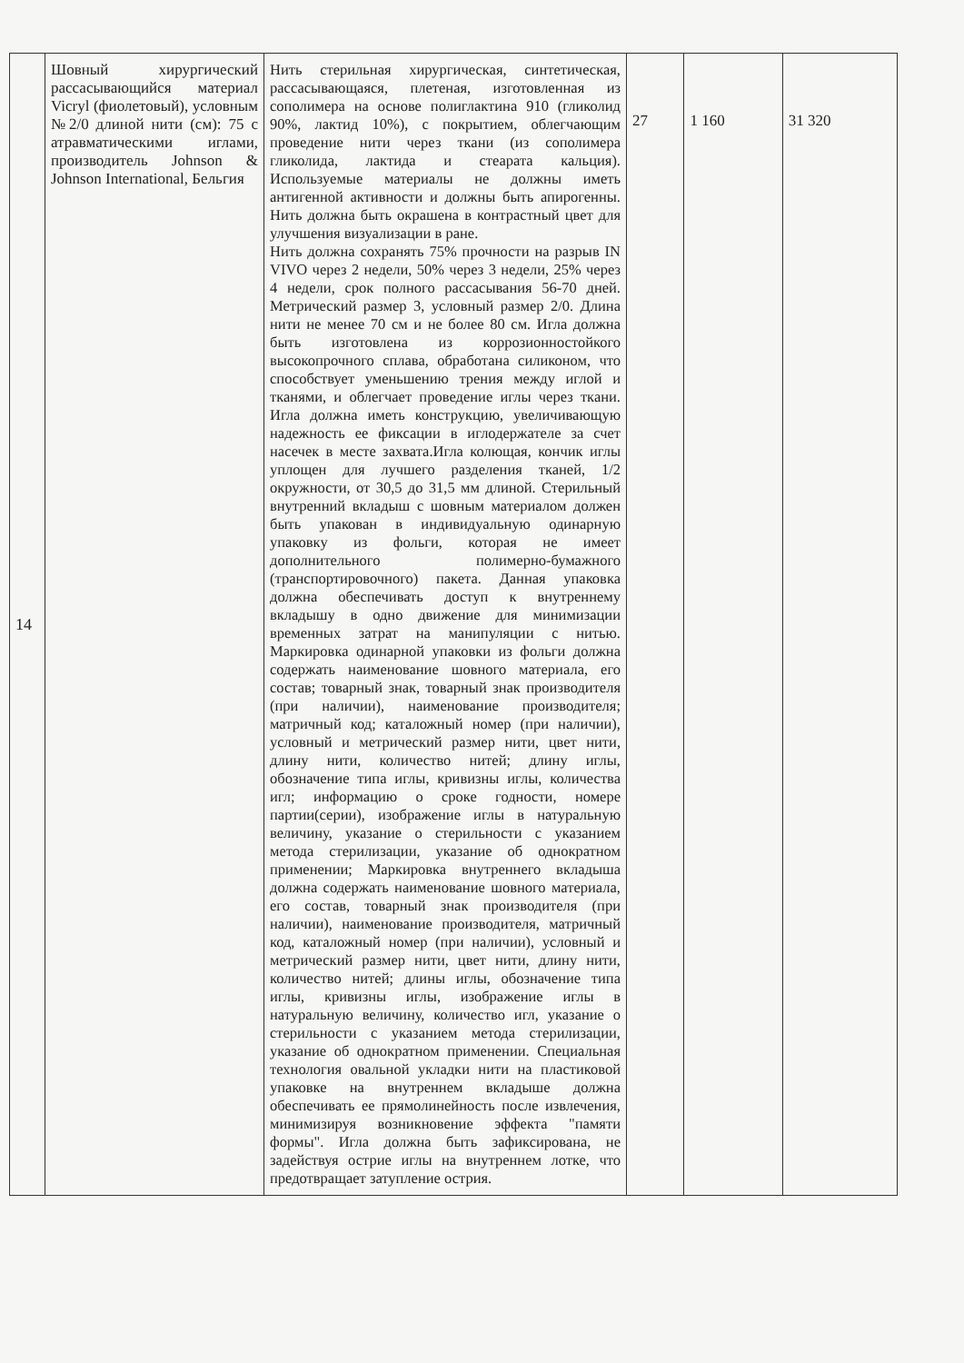| 14 | Шовный хирургический рассасывающийся материал Vicryl (фиолетовый), условным №2/0 длиной нити (см): 75 с атравматическими иглами, производитель Johnson & Johnson International, Бельгия | Нить стерильная хирургическая, синтетическая, рассасывающаяся, плетеная, изготовленная из сополимера на основе полиглактина 910 (гликолид 90%, лактид 10%), с покрытием, облегчающим проведение нити через ткани (из сополимера гликолида, лактида и стеарата кальция). Используемые материалы не должны иметь антигенной активности и должны быть апирогенны. Нить должна быть окрашена в контрастный цвет для улучшения визуализации в ране. Нить должна сохранять 75% прочности на разрыв IN VIVO через 2 недели, 50% через 3 недели, 25% через 4 недели, срок полного рассасывания 56-70 дней. Метрический размер 3, условный размер 2/0. Длина нити не менее 70 см и не более 80 см. Игла должна быть изготовлена из коррозионностойкого высокопрочного сплава, обработана силиконом, что способствует уменьшению трения между иглой и тканями, и облегчает проведение иглы через ткани. Игла должна иметь конструкцию, увеличивающую надежность ее фиксации в иглодержателе за счет насечек в месте захвата.Игла колющая, кончик иглы уплощен для лучшего разделения тканей, 1/2 окружности, от 30,5 до 31,5 мм длиной. Стерильный внутренний вкладыш с шовным материалом должен быть упакован в индивидуальную одинарную упаковку из фольги, которая не имеет дополнительного полимерно-бумажного (транспортировочного) пакета. Данная упаковка должна обеспечивать доступ к внутреннему вкладышу в одно движение для минимизации временных затрат на манипуляции с нитью. Маркировка одинарной упаковки из фольги должна содержать наименование шовного материала, его состав; товарный знак, товарный знак производителя (при наличии), наименование производителя; матричный код; каталожный номер (при наличии), условный и метрический размер нити, цвет нити, длину нити, количество нитей; длину иглы, обозначение типа иглы, кривизны иглы, количества игл; информацию о сроке годности, номере партии(серии), изображение иглы в натуральную величину, указание о стерильности с указанием метода стерилизации, указание об однократном применении; Маркировка внутреннего вкладыша должна содержать наименование шовного материала, его состав, товарный знак производителя (при наличии), наименование производителя, матричный код, каталожный номер (при наличии), условный и метрический размер нити, цвет нити, длину нити, количество нитей; длины иглы, обозначение типа иглы, кривизны иглы, изображение иглы в натуральную величину, количество игл, указание о стерильности с указанием метода стерилизации, указание об однократном применении. Специальная технология овальной укладки нити на пластиковой упаковке на внутреннем вкладыше должна обеспечивать ее прямолинейность после извлечения, минимизируя возникновение эффекта "памяти формы". Игла должна быть зафиксирована, не задействуя острие иглы на внутреннем лотке, что предотвращает затупление острия. | 27 | 1 160 | 31 320 |